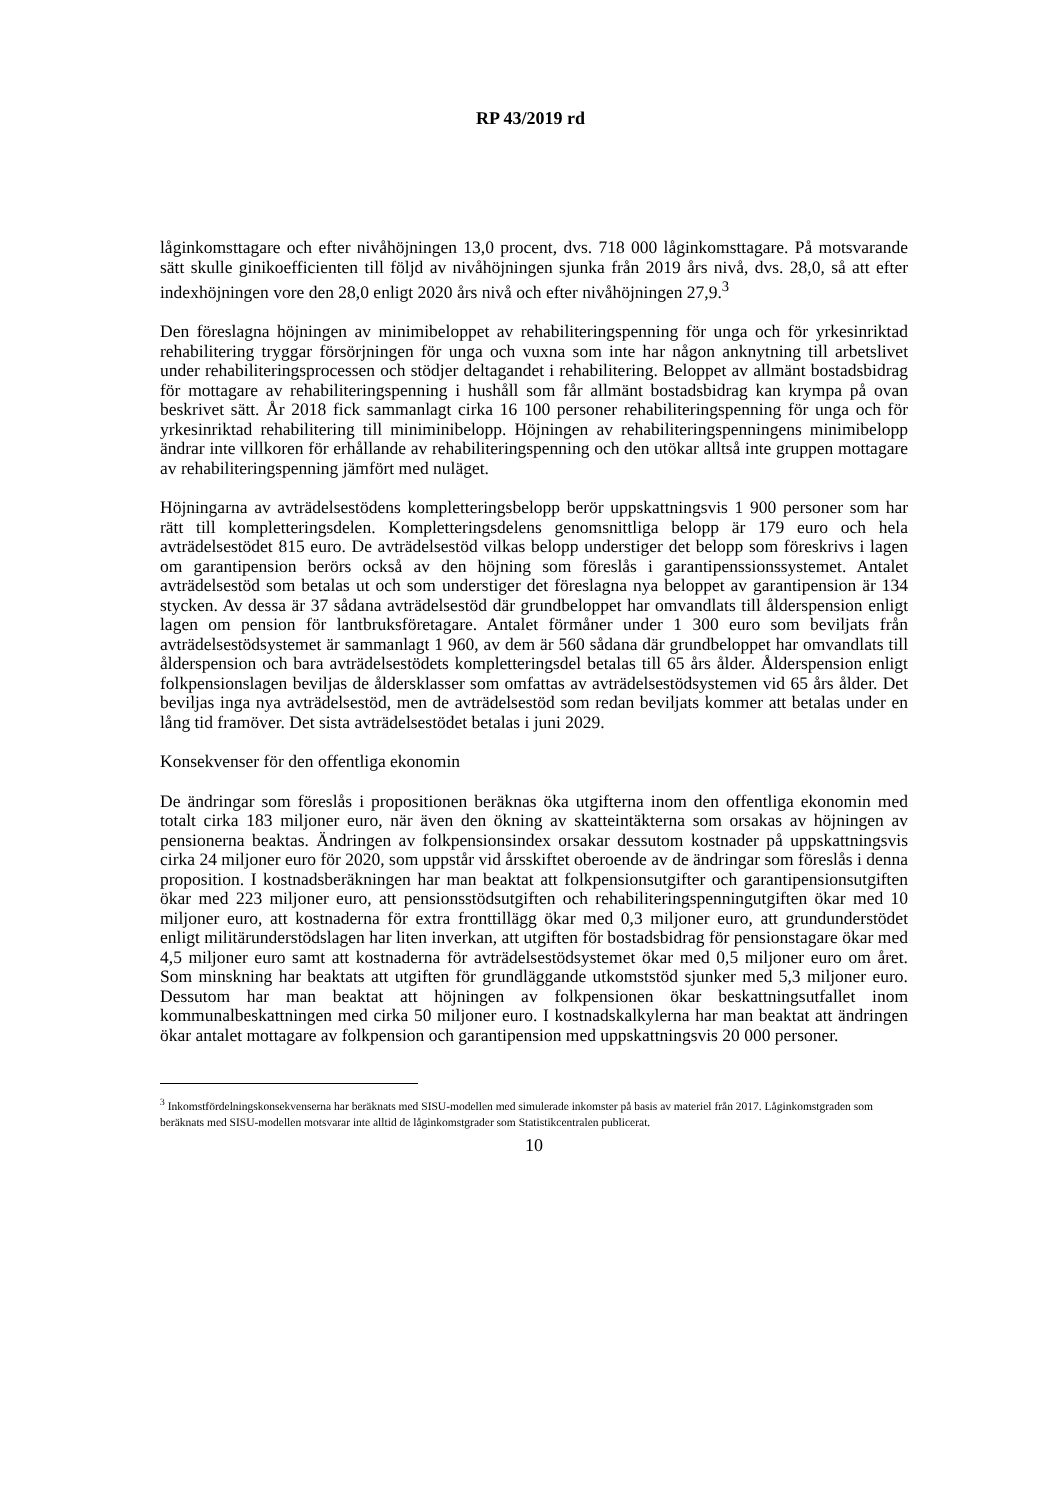RP 43/2019 rd
låginkomsttagare och efter nivåhöjningen 13,0 procent, dvs. 718 000 låginkomsttagare. På motsvarande sätt skulle ginikoefficienten till följd av nivåhöjningen sjunka från 2019 års nivå, dvs. 28,0, så att efter indexhöjningen vore den 28,0 enligt 2020 års nivå och efter nivåhöjningen 27,9.<sup>3</sup>
Den föreslagna höjningen av minimibeloppet av rehabiliteringspenning för unga och för yrkesinriktad rehabilitering tryggar försörjningen för unga och vuxna som inte har någon anknytning till arbetslivet under rehabiliteringsprocessen och stödjer deltagandet i rehabilitering. Beloppet av allmänt bostadsbidrag för mottagare av rehabiliteringspenning i hushåll som får allmänt bostadsbidrag kan krympa på ovan beskrivet sätt. År 2018 fick sammanlagt cirka 16 100 personer rehabiliteringspenning för unga och för yrkesinriktad rehabilitering till miniminibelopp. Höjningen av rehabiliteringspenningens minimibelopp ändrar inte villkoren för erhållande av rehabiliteringspenning och den utökar alltså inte gruppen mottagare av rehabiliteringspenning jämfört med nuläget.
Höjningarna av avträdelsestödens kompletteringsbelopp berör uppskattningsvis 1 900 personer som har rätt till kompletteringsdelen. Kompletteringsdelens genomsnittliga belopp är 179 euro och hela avträdelsestödet 815 euro. De avträdelsestöd vilkas belopp understiger det belopp som föreskrivs i lagen om garantipension berörs också av den höjning som föreslås i garantipenssionssystemet. Antalet avträdelsestöd som betalas ut och som understiger det föreslagna nya beloppet av garantipension är 134 stycken. Av dessa är 37 sådana avträdelsestöd där grundbeloppet har omvandlats till ålderspension enligt lagen om pension för lantbruksföretagare. Antalet förmåner under 1 300 euro som beviljats från avträdelsestödsystemet är sammanlagt 1 960, av dem är 560 sådana där grundbeloppet har omvandlats till ålderspension och bara avträdelsestödets kompletteringsdel betalas till 65 års ålder. Ålderspension enligt folkpensionslagen beviljas de åldersklasser som omfattas av avträdelsestödsystemen vid 65 års ålder. Det beviljas inga nya avträdelsestöd, men de avträdelsestöd som redan beviljats kommer att betalas under en lång tid framöver. Det sista avträdelsestödet betalas i juni 2029.
Konsekvenser för den offentliga ekonomin
De ändringar som föreslås i propositionen beräknas öka utgifterna inom den offentliga ekonomin med totalt cirka 183 miljoner euro, när även den ökning av skatteintäkterna som orsakas av höjningen av pensionerna beaktas. Ändringen av folkpensionsindex orsakar dessutom kostnader på uppskattningsvis cirka 24 miljoner euro för 2020, som uppstår vid årsskiftet oberoende av de ändringar som föreslås i denna proposition. I kostnadsberäkningen har man beaktat att folkpensionsutgifter och garantipensionsutgiften ökar med 223 miljoner euro, att pensionsstödsutgiften och rehabiliteringspenningutgiften ökar med 10 miljoner euro, att kostnaderna för extra fronttillägg ökar med 0,3 miljoner euro, att grundunderstödet enligt militärunderstödslagen har liten inverkan, att utgiften för bostadsbidrag för pensionstagare ökar med 4,5 miljoner euro samt att kostnaderna för avträdelsestödsystemet ökar med 0,5 miljoner euro om året. Som minskning har beaktats att utgiften för grundläggande utkomststöd sjunker med 5,3 miljoner euro. Dessutom har man beaktat att höjningen av folkpensionen ökar beskattningsutfallet inom kommunalbeskattningen med cirka 50 miljoner euro. I kostnadskalkylerna har man beaktat att ändringen ökar antalet mottagare av folkpension och garantipension med uppskattningsvis 20 000 personer.
<sup>3</sup> Inkomstfördelningskonsekvenserna har beräknats med SISU-modellen med simulerade inkomster på basis av materiel från 2017. Låginkomstgraden som beräknats med SISU-modellen motsvarar inte alltid de låginkomstgrader som Statistikcentralen publicerat.
10